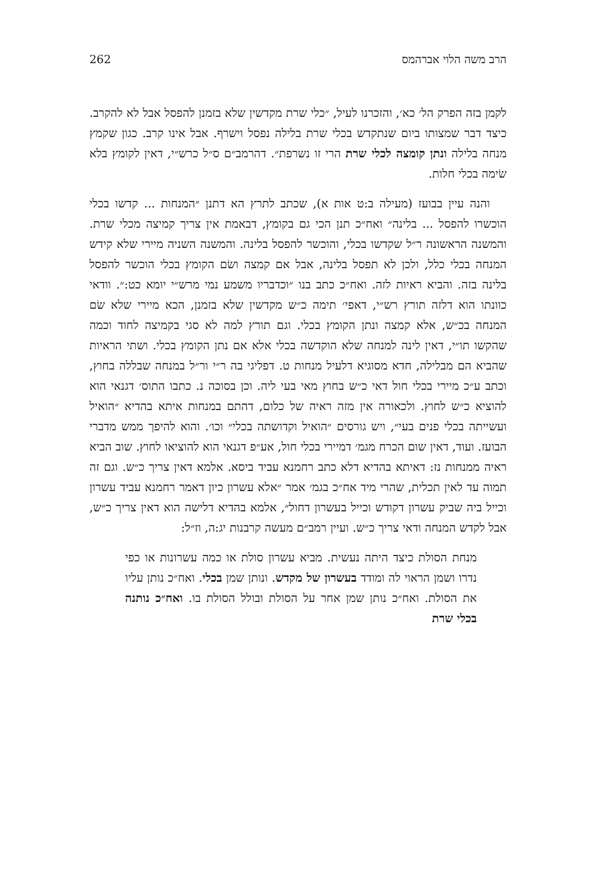הרב משה הלוי אברהמס 262
לקמן בזה הפרק הל׳ כא׳, והזכרנו לעיל, ״כלי שרת מקדשין שלא בזמנן להפסל אבל לא להקרב. כיצד דבר שמצותו ביום שנתקדש בכלי שרת בלילה נפסל וישרף. אבל אינו קרב. כגון שקמץ מנחה בלילה ונתן קומצה לכלי שרת הרי זו נשרפת״. דהרמב״ם ס״ל כרש״י, דאין לקומץ בלא שׂימה בכלי חלות.
והנה עיין בבועז (מעילה ב:ט אות א), שכתב לתרץ הא דתנן ״המנחות ... קדשו בכלי הוכשרו להפסל ... בלינה״ ואח״כ תנן הכי גם בקומץ, דבאמת אין צריך קמיצה מכלי שרת. והמשנה הראשונה ר״ל שקדשו בכלי, והוכשר להפסל בלינה. והמשנה השניה מיירי שלא קידש המנחה בכלי כלל, ולכן לא תפסל בלינה, אבל אם קמצה ושׂם הקומץ בכלי הוכשר להפסל בלינה בזה. והביא ראיות לזה. ואח״כ כתב בנו ״וכדבריו משמע נמי מרש״י יומא כט:״. וודאי כוונתו הוא דלזה תורץ רש״י, דאפי׳ תימה כ״ש מקדשין שלא בזמנן, הכא מיירי שלא שׂם המנחה בכ״ש, אלא קמצה ונתן הקומץ בכלי. וגם תורץ למה לא סגי בקמיצה לחוד וכמה שהקשו תו״י, דאין לינה למנחה שלא הוקדשה בכלי אלא אם נתן הקומץ בכלי. ושתי הראיות שהביא הם מבלילה, חדא מסוגיא דלעיל מנחות ט. דפליגי בה ר״י ור״ל במנחה שבללה בחוץ, וכתב ע״כ מיירי בכלי חול דאי כ״ש בחוץ מאי בעי ליה. וכן בסוכה נ. כתבו התוס׳ דגנאי הוא להוציא כ״ש לחוץ. ולכאורה אין מזה ראיה של כלום, דהתם במנחות איתא בהדיא ״הואיל ועשייתה בכלי פנים בעי״, ויש גורסים ״הואיל וקדושתה בכלי״ וכו׳. והוא להיפך ממש מדברי הבועז. ועוד, דאין שום הכרח מגמ׳ דמיירי בכלי חול, אע״פ דגנאי הוא להוציאו לחוץ. שוב הביא ראיה ממנחות נז: דאיתא בהדיא דלא כתב רחמנא עביד ביסא. אלמא דאין צריך כ״ש. וגם זה תמוה עד לאין תכלית, שהרי מיד אח״כ בגמ׳ אמר ״אלא עשרון כיון דאמר רחמנא עביד עשרון וכייל ביה שביק עשרון דקודש וכייל בעשרון דחול״, אלמא בהדיא דלישה הוא דאין צריך כ״ש, אבל לקדש המנחה ודאי צריך כ״ש. ועיין רמב״ם מעשה קרבנות יג:ה, וז״ל:
מנחת הסולת כיצד היתה נעשית. מביא עשרון סולת או כמה עשרונות או כפי נדרו ושמן הראוי לה ומודד בעשרון של מקדש. ונותן שמן בכלי. ואח״כ נותן עליו את הסולת. ואח״כ נותן שמן אחר על הסולת ובולל הסולת בו. ואח״כ נותנה בכלי שרת